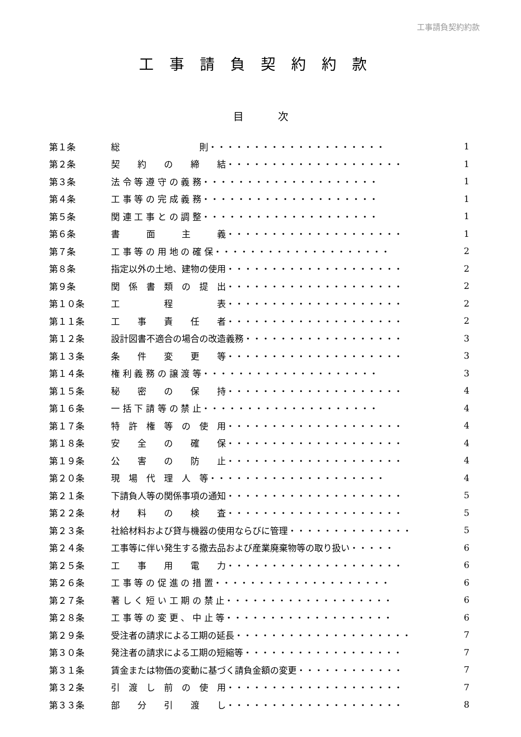工事請負契約約款
工事請負契約約款
目次
| 第１条 | 総 則・・・・・・・・・・・・・・・・・・・・ | 1 |
| 第２条 | 契 約 の 締 結・・・・・・・・・・・・・・・・・・・・ | 1 |
| 第３条 | 法 令 等 遵 守 の 義 務・・・・・・・・・・・・・・・・・・・・ | 1 |
| 第４条 | 工 事 等 の 完 成 義 務・・・・・・・・・・・・・・・・・・・・ | 1 |
| 第５条 | 関 連 工 事 と の 調 整・・・・・・・・・・・・・・・・・・・・ | 1 |
| 第６条 | 書 面 主 義・・・・・・・・・・・・・・・・・・・・ | 1 |
| 第７条 | 工 事 等 の 用 地 の 確 保・・・・・・・・・・・・・・・・・・・・ | 2 |
| 第８条 | 指定以外の土地、建物の使用・・・・・・・・・・・・・・・・・・・・ | 2 |
| 第９条 | 関 係 書 類 の 提 出・・・・・・・・・・・・・・・・・・・・ | 2 |
| 第１０条 | 工 程 表・・・・・・・・・・・・・・・・・・・・ | 2 |
| 第１１条 | 工 事 責 任 者・・・・・・・・・・・・・・・・・・・・ | 2 |
| 第１２条 | 設計図書不適合の場合の改造義務・・・・・・・・・・・・・・・・・・ | 3 |
| 第１３条 | 条 件 変 更 等・・・・・・・・・・・・・・・・・・・・ | 3 |
| 第１４条 | 権 利 義 務 の 譲 渡 等・・・・・・・・・・・・・・・・・・・・ | 3 |
| 第１５条 | 秘 密 の 保 持・・・・・・・・・・・・・・・・・・・・ | 4 |
| 第１６条 | 一 括 下 請 等 の 禁 止・・・・・・・・・・・・・・・・・・・・ | 4 |
| 第１７条 | 特 許 権 等 の 使 用・・・・・・・・・・・・・・・・・・・・ | 4 |
| 第１８条 | 安 全 の 確 保・・・・・・・・・・・・・・・・・・・・ | 4 |
| 第１９条 | 公 害 の 防 止・・・・・・・・・・・・・・・・・・・・ | 4 |
| 第２０条 | 現 場 代 理 人 等・・・・・・・・・・・・・・・・・・・・ | 4 |
| 第２１条 | 下請負人等の関係事項の通知・・・・・・・・・・・・・・・・・・・・ | 5 |
| 第２２条 | 材 料 の 検 査・・・・・・・・・・・・・・・・・・・・ | 5 |
| 第２３条 | 社給材料および貸与機器の使用ならびに管理・・・・・・・・・・・・・・ | 5 |
| 第２４条 | 工事等に伴い発生する撤去品および産業廃棄物等の取り扱い・・・・・ | 6 |
| 第２５条 | 工 事 用 電 力・・・・・・・・・・・・・・・・・・・・ | 6 |
| 第２６条 | 工 事 等 の 促 進 の 措 置・・・・・・・・・・・・・・・・・・・・ | 6 |
| 第２７条 | 著 し く 短 い 工 期 の 禁 止・・・・・・・・・・・・・・・・・・・ | 6 |
| 第２８条 | 工 事 等 の 変 更 、 中 止 等・・・・・・・・・・・・・・・・・・・ | 6 |
| 第２９条 | 受注者の請求による工期の延長・・・・・・・・・・・・・・・・・・・・ | 7 |
| 第３０条 | 発注者の請求による工期の短縮等・・・・・・・・・・・・・・・・・・ | 7 |
| 第３１条 | 賃金または物価の変動に基づく請負金額の変更・・・・・・・・・・・・ | 7 |
| 第３２条 | 引 渡 し 前 の 使 用・・・・・・・・・・・・・・・・・・・・ | 7 |
| 第３３条 | 部 分 引 渡 し・・・・・・・・・・・・・・・・・・・・ | 8 |